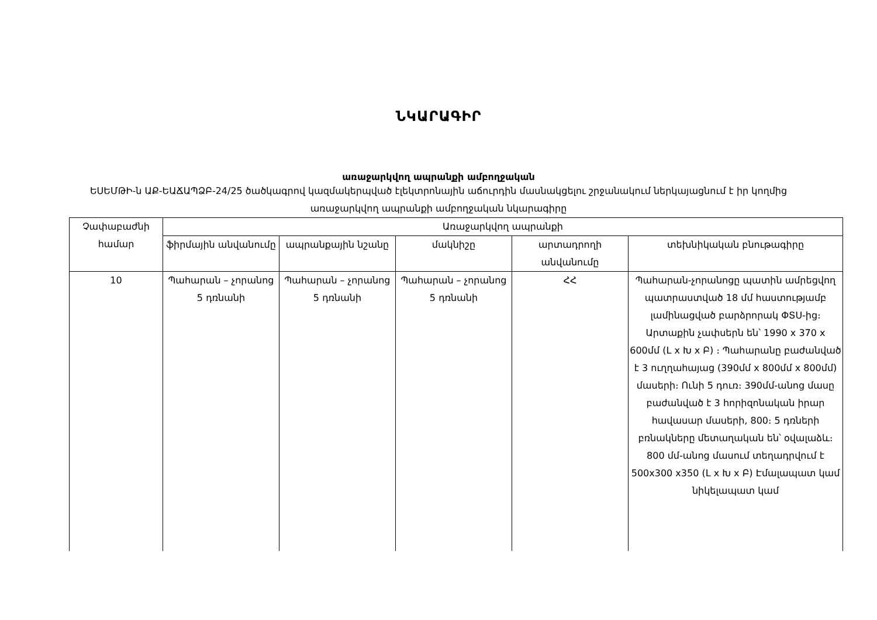ՆԿԱՐԱԳԻՐ
առաջարկվող ապրանքի ամբողջական
ԵՍԵՄԹԻ-ն ԱՔ-ԵԱՃԱՊՁԲ-24/25 ծածկագրով կազմակերպված էլեկտրոնային աճուրդին մասնակցելու շրջանակում ներկայացնում է իր կողմից առաջարկվող ապրանքի ամբողջական նկարագիրը
| Չափաբաժնի համար | Առաջարկվող ապրանքի | | | | |
| --- | --- | --- | --- | --- | --- |
| | ֆիրմային անվանումը | ապրանքային նշանը | մակնիշը | արտադրողի անվանումը | տեխնիկական բնութագիրը |
| 10 | Պահարան – չորանոց 5 դռնանի | Պահարան – չորանոց 5 դռնանի | Պահարան – չորանոց 5 դռնանի | ՀՀ | Պահարան-չորանոցը պատին ամրեցվող պատրաստված 18 մմ հաստությամբ լամինացված բարձրորակ ՓՏՍ-ից։ Արտաքին չափսերն են՝ 1990 x 370 x 600մմ (L x Խ x Բ) ։ Պահարանը բաժանված է 3 ուղղահայաց (390մմ x 800մմ x 800մմ) մասերի։ Ունի 5 դուռ։ 390մմ-անոց մասը բաժանված է 3 հորիզոնական իրար հավասար մասերի, 800։ 5 դռների բռնակները մետաղական են՝ օվալաձև։ 800 մմ-անոց մասում տեղադրվում է 500x300 x350 (L x Խ x Բ) Էմալապատ կամ նիկելապատ կամ |